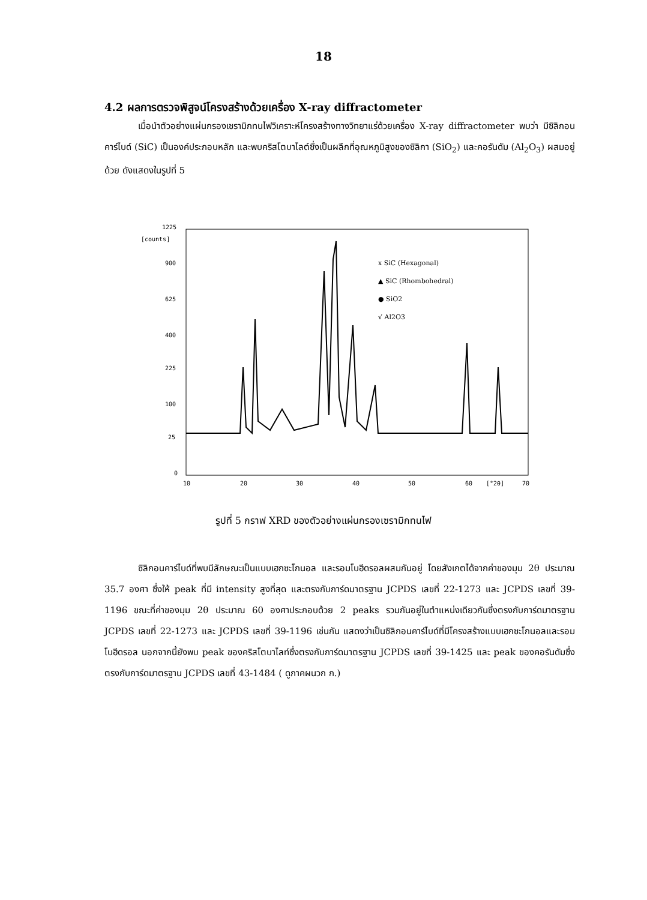18
4.2 ผลการตรวจพิสูจน์โครงสร้างด้วยเครื่อง X-ray diffractometer
เมื่อนำตัวอย่างแผ่นกรองเซรามิกทนไฟวิเคราะห์โครงสร้างทางวิทยาแร่ด้วยเครื่อง X-ray diffractometer พบว่า มีซิลิกอนคาร์ไบด์ (SiC) เป็นองค์ประกอบหลัก และพบคริสโตบาไลต์ซึ่งเป็นผลึกที่อุณหภูมิสูงของซิลิกา (SiO<sub>2</sub>) และคอรันดัม (Al<sub>2</sub>O<sub>3</sub>) ผสมอยู่ด้วย ดังแสดงในรูปที่ 5
1225
[counts]
900
625
400
225
100
25
0
10
20
30
40
50
60
[°2θ]
70
x SiC (Hexagonal)
▲ SiC (Rhombohedral)
● SiO2
√ Al2O3
รูปที่ 5 กราฟ XRD ของตัวอย่างแผ่นกรองเซรามิกทนไฟ
ซิลิกอนคาร์ไบด์ที่พบมีลักษณะเป็นแบบเฮกซะโกนอล และรอมโบฮีดรอลผสมกันอยู่ โดยสังเกตได้จากค่าของมุม 2θ ประมาณ 35.7 องศา ซึ่งให้ peak ที่มี intensity สูงที่สุด และตรงกับการ์ดมาตรฐาน JCPDS เลขที่ 22-1273 และ JCPDS เลขที่ 39-1196 ขณะที่ค่าของมุม 2θ ประมาณ 60 องศาประกอบด้วย 2 peaks รวมกันอยู่ในตำแหน่งเดียวกันซึ่งตรงกับการ์ดมาตรฐาน JCPDS เลขที่ 22-1273 และ JCPDS เลขที่ 39-1196 เช่นกัน แสดงว่าเป็นซิลิกอนคาร์ไบด์ที่มีโครงสร้างแบบเฮกซะโกนอลและรอมโบฮีดรอล นอกจากนี้ยังพบ peak ของคริสโตบาไลท์ซึ่งตรงกับการ์ดมาตรฐาน JCPDS เลขที่ 39-1425 และ peak ของคอรันดัมซึ่งตรงกับการ์ดมาตรฐาน JCPDS เลขที่ 43-1484 ( ดูภาคผนวก ก.)